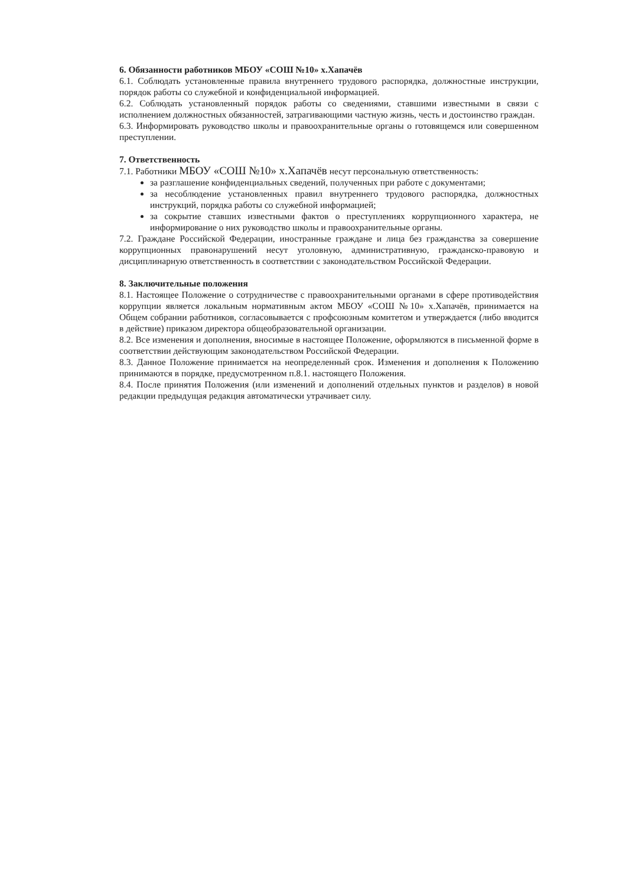6. Обязанности работников МБОУ «СОШ №10» х.Хапачёв
6.1. Соблюдать установленные правила внутреннего трудового распорядка, должностные инструкции, порядок работы со служебной и конфиденциальной информацией.
6.2. Соблюдать установленный порядок работы со сведениями, ставшими известными в связи с исполнением должностных обязанностей, затрагивающими частную жизнь, честь и достоинство граждан.
6.3. Информировать руководство школы и правоохранительные органы о готовящемся или совершенном преступлении.
7. Ответственность
7.1. Работники МБОУ «СОШ №10» х.Хапачёв несут персональную ответственность:
за разглашение конфиденциальных сведений, полученных при работе с документами;
за несоблюдение установленных правил внутреннего трудового распорядка, должностных инструкций, порядка работы со служебной информацией;
за сокрытие ставших известными фактов о преступлениях коррупционного характера, не информирование о них руководство школы и правоохранительные органы.
7.2. Граждане Российской Федерации, иностранные граждане и лица без гражданства за совершение коррупционных правонарушений несут уголовную, административную, гражданско-правовую и дисциплинарную ответственность в соответствии с законодательством Российской Федерации.
8. Заключительные положения
8.1. Настоящее Положение о сотрудничестве с правоохранительными органами в сфере противодействия коррупции является локальным нормативным актом МБОУ «СОШ №10» х.Хапачёв, принимается на Общем собрании работников, согласовывается с профсоюзным комитетом и утверждается (либо вводится в действие) приказом директора общеобразовательной организации.
8.2. Все изменения и дополнения, вносимые в настоящее Положение, оформляются в письменной форме в соответствии действующим законодательством Российской Федерации.
8.3. Данное Положение принимается на неопределенный срок. Изменения и дополнения к Положению принимаются в порядке, предусмотренном п.8.1. настоящего Положения.
8.4. После принятия Положения (или изменений и дополнений отдельных пунктов и разделов) в новой редакции предыдущая редакция автоматически утрачивает силу.